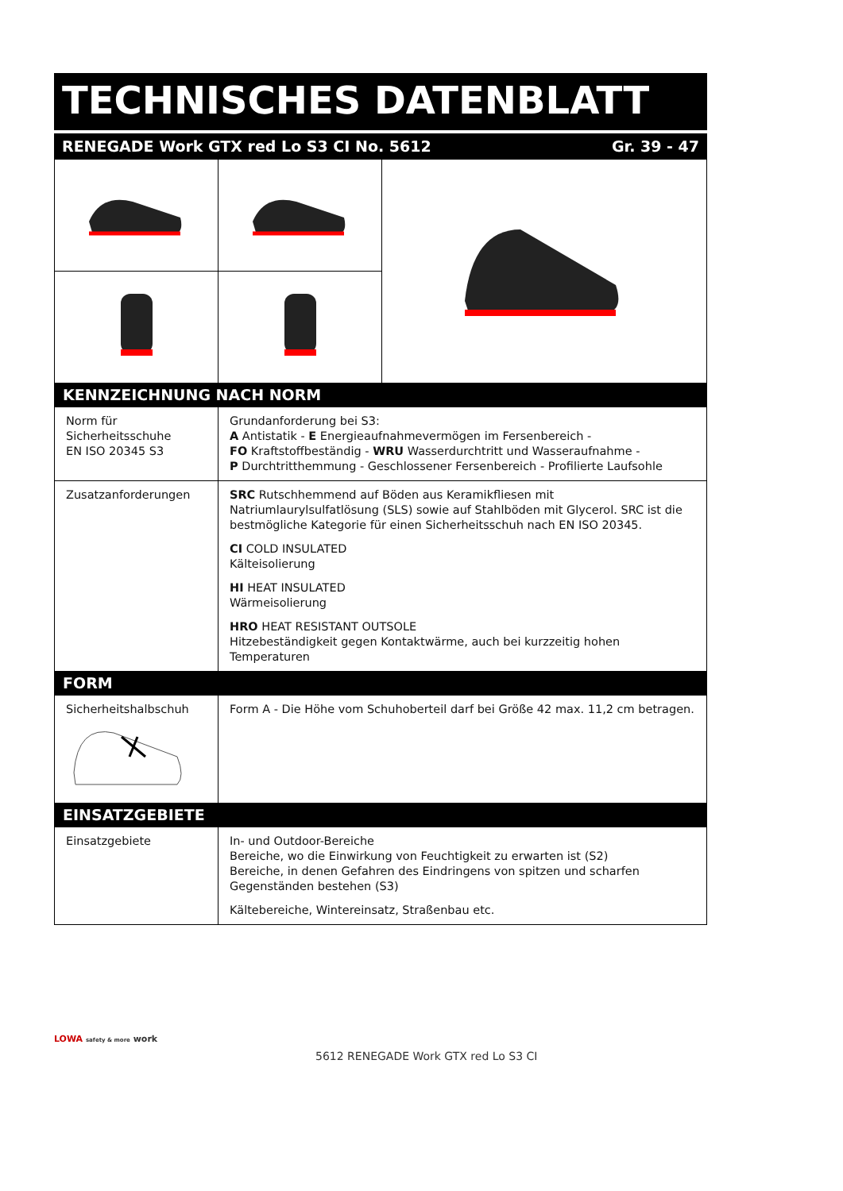TECHNISCHES DATENBLATT
RENEGADE Work GTX red Lo S3 CI No. 5612 Gr. 39 - 47
| KENNZEICHNUNG NACH NORM | | |
| Norm für Sicherheitsschuhe EN ISO 20345 S3 | Grundanforderung bei S3: A Antistatik - E Energieaufnahmevermögen im Fersenbereich - FO Kraftstoffbeständig - WRU Wasserdurchtritt und Wasseraufnahme - P Durchtritthemmung - Geschlossener Fersenbereich - Profilierte Laufsohle | |
| Zusatzanforderungen | SRC Rutschhemmend auf Böden aus Keramikfliesen mit Natriumlaurylsulfatlösung (SLS) sowie auf Stahlböden mit Glycerol. SRC ist die bestmögliche Kategorie für einen Sicherheitsschuh nach EN ISO 20345. CI COLD INSULATED Kälteisolierung HI HEAT INSULATED Wärmeisolierung HRO HEAT RESISTANT OUTSOLE Hitzebeständigkeit gegen Kontaktwärme, auch bei kurzzeitig hohen Temperaturen | |
| FORM | | |
| Sicherheitshalbschuh | Form A - Die Höhe vom Schuhoberteil darf bei Größe 42 max. 11,2 cm betragen. | |
| EINSATZGEBIETE | | |
| Einsatzgebiete | In- und Outdoor-Bereiche Bereiche, wo die Einwirkung von Feuchtigkeit zu erwarten ist (S2) Bereiche, in denen Gefahren des Eindringens von spitzen und scharfen Gegenständen bestehen (S3) Kältebereiche, Wintereinsatz, Straßenbau etc. | |
LOWA safety & more work
5612 RENEGADE Work GTX red Lo S3 CI